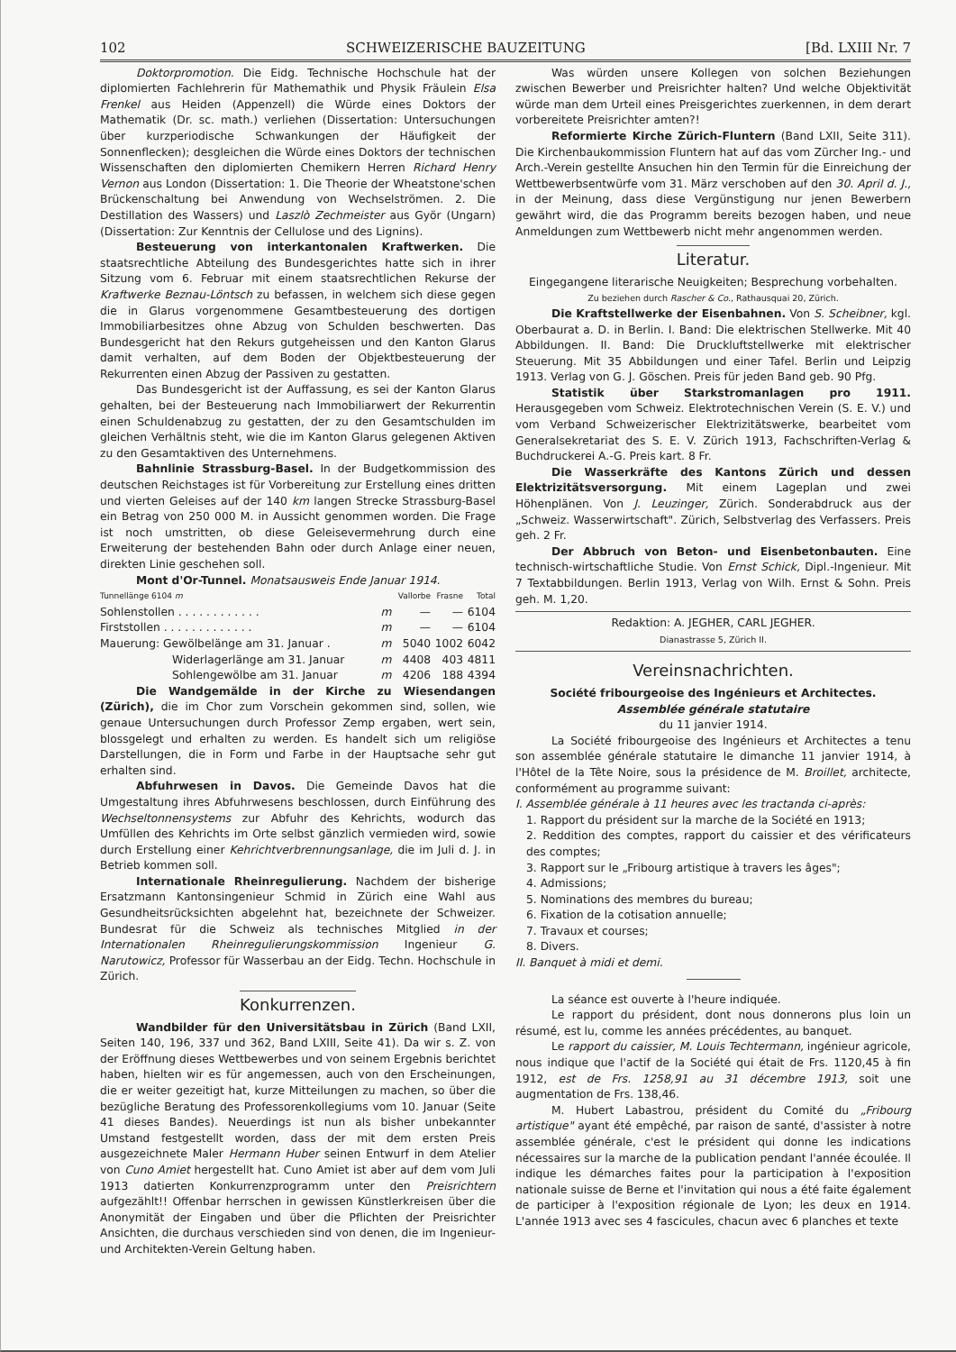102 SCHWEIZERISCHE BAUZEITUNG [Bd. LXIII Nr. 7
Doktorpromotion. Die Eidg. Technische Hochschule hat der diplomierten Fachlehrerin für Mathemathik und Physik Fräulein Elsa Frenkel aus Heiden (Appenzell) die Würde eines Doktors der Mathematik (Dr. sc. math.) verliehen (Dissertation: Untersuchungen über kurzperiodische Schwankungen der Häufigkeit der Sonnenflecken); desgleichen die Würde eines Doktors der technischen Wissenschaften den diplomierten Chemikern Herren Richard Henry Vernon aus London (Dissertation: 1. Die Theorie der Wheatstone'schen Brückenschaltung bei Anwendung von Wechselströmen. 2. Die Destillation des Wassers) und Laszlò Zechmeister aus Györ (Ungarn) (Dissertation: Zur Kenntnis der Cellulose und des Lignins).
Besteuerung von interkantonalen Kraftwerken. Die staatsrechtliche Abteilung des Bundesgerichtes hatte sich in ihrer Sitzung vom 6. Februar mit einem staatsrechtlichen Rekurse der Kraftwerke Beznau-Löntsch zu befassen, in welchem sich diese gegen die in Glarus vorgenommene Gesamtbesteuerung des dortigen Immobiliarbesitzes ohne Abzug von Schulden beschwerten. Das Bundesgericht hat den Rekurs gutgeheissen und den Kanton Glarus damit verhalten, auf dem Boden der Objektbesteuerung der Rekurrenten einen Abzug der Passiven zu gestatten.
Das Bundesgericht ist der Auffassung, es sei der Kanton Glarus gehalten, bei der Besteuerung nach Immobiliarwert der Rekurrentin einen Schuldenabzug zu gestatten, der zu den Gesamtschulden im gleichen Verhältnis steht, wie die im Kanton Glarus gelegenen Aktiven zu den Gesamtaktiven des Unternehmens.
Bahnlinie Strassburg-Basel. In der Budgetkommission des deutschen Reichstages ist für Vorbereitung zur Erstellung eines dritten und vierten Geleises auf der 140 km langen Strecke Strassburg-Basel ein Betrag von 250 000 M. in Aussicht genommen worden. Die Frage ist noch umstritten, ob diese Geleisevermehrung durch eine Erweiterung der bestehenden Bahn oder durch Anlage einer neuen, direkten Linie geschehen soll.
Mont d'Or-Tunnel. Monatsausweis Ende Januar 1914.
| Tunnellänge 6104 m | | Vallorbe | Frasne | Total |
| --- | --- | --- | --- | --- |
| Sohlenstollen . . . . . . . . . . . . | m | — | — | 6104 |
| Firststollen . . . . . . . . . . . . . | m | — | — | 6104 |
| Mauerung: Gewölbelänge am 31. Januar . | m | 5040 | 1002 | 6042 |
| Widerlagerlänge am 31. Januar | m | 4408 | 403 | 4811 |
| Sohlengewölbe am 31. Januar | m | 4206 | 188 | 4394 |
Die Wandgemälde in der Kirche zu Wiesendangen (Zürich), die im Chor zum Vorschein gekommen sind, sollen, wie genaue Untersuchungen durch Professor Zemp ergaben, wert sein, blossgelegt und erhalten zu werden. Es handelt sich um religiöse Darstellungen, die in Form und Farbe in der Hauptsache sehr gut erhalten sind.
Abfuhrwesen in Davos. Die Gemeinde Davos hat die Umgestaltung ihres Abfuhrwesens beschlossen, durch Einführung des Wechseltonnensystems zur Abfuhr des Kehrichts, wodurch das Umfüllen des Kehrichts im Orte selbst gänzlich vermieden wird, sowie durch Erstellung einer Kehrichtverbrennungsanlage, die im Juli d. J. in Betrieb kommen soll.
Internationale Rheinregulierung. Nachdem der bisherige Ersatzmann Kantonsingenieur Schmid in Zürich eine Wahl aus Gesundheitsrücksichten abgelehnt hat, bezeichnete der Schweizer. Bundesrat für die Schweiz als technisches Mitglied in der Internationalen Rheinregulierungskommission Ingenieur G. Narutowicz, Professor für Wasserbau an der Eidg. Techn. Hochschule in Zürich.
Konkurrenzen.
Wandbilder für den Universitätsbau in Zürich (Band LXII, Seiten 140, 196, 337 und 362, Band LXIII, Seite 41). Da wir s. Z. von der Eröffnung dieses Wettbewerbes und von seinem Ergebnis berichtet haben, hielten wir es für angemessen, auch von den Erscheinungen, die er weiter gezeitigt hat, kurze Mitteilungen zu machen, so über die bezügliche Beratung des Professorenkollegiums vom 10. Januar (Seite 41 dieses Bandes). Neuerdings ist nun als bisher unbekannter Umstand festgestellt worden, dass der mit dem ersten Preis ausgezeichnete Maler Hermann Huber seinen Entwurf in dem Atelier von Cuno Amiet hergestellt hat. Cuno Amiet ist aber auf dem vom Juli 1913 datierten Konkurrenzprogramm unter den Preisrichtern aufgezählt!! Offenbar herrschen in gewissen Künstlerkreisen über die Anonymität der Eingaben und über die Pflichten der Preisrichter Ansichten, die durchaus verschieden sind von denen, die im Ingenieur- und Architekten-Verein Geltung haben.
Was würden unsere Kollegen von solchen Beziehungen zwischen Bewerber und Preisrichter halten? Und welche Objektivität würde man dem Urteil eines Preisgerichtes zuerkennen, in dem derart vorbereitete Preisrichter amten?!
Reformierte Kirche Zürich-Fluntern (Band LXII, Seite 311). Die Kirchenbaukommission Fluntern hat auf das vom Zürcher Ing.- und Arch.-Verein gestellte Ansuchen hin den Termin für die Einreichung der Wettbewerbsentwürfe vom 31. März verschoben auf den 30. April d. J., in der Meinung, dass diese Vergünstigung nur jenen Bewerbern gewährt wird, die das Programm bereits bezogen haben, und neue Anmeldungen zum Wettbewerb nicht mehr angenommen werden.
Literatur.
Eingegangene literarische Neuigkeiten; Besprechung vorbehalten.
Zu beziehen durch Rascher & Co., Rathausquai 20, Zürich.
Die Kraftstellwerke der Eisenbahnen. Von S. Scheibner, kgl. Oberbaurat a. D. in Berlin. I. Band: Die elektrischen Stellwerke. Mit 40 Abbildungen. II. Band: Die Druckluftstellwerke mit elektrischer Steuerung. Mit 35 Abbildungen und einer Tafel. Berlin und Leipzig 1913. Verlag von G. J. Göschen. Preis für jeden Band geb. 90 Pfg.
Statistik über Starkstromanlagen pro 1911. Herausgegeben vom Schweiz. Elektrotechnischen Verein (S. E. V.) und vom Verband Schweizerischer Elektrizitätswerke, bearbeitet vom Generalsekretariat des S. E. V. Zürich 1913, Fachschriften-Verlag & Buchdruckerei A.-G. Preis kart. 8 Fr.
Die Wasserkräfte des Kantons Zürich und dessen Elektrizitätsversorgung. Mit einem Lageplan und zwei Höhenplänen. Von J. Leuzinger, Zürich. Sonderabdruck aus der „Schweiz. Wasserwirtschaft". Zürich, Selbstverlag des Verfassers. Preis geh. 2 Fr.
Der Abbruch von Beton- und Eisenbetonbauten. Eine technisch-wirtschaftliche Studie. Von Ernst Schick, Dipl.-Ingenieur. Mit 7 Textabbildungen. Berlin 1913, Verlag von Wilh. Ernst & Sohn. Preis geh. M. 1,20.
Redaktion: A. JEGHER, CARL JEGHER.
Dianastrasse 5, Zürich II.
Vereinsnachrichten.
Société fribourgeoise des Ingénieurs et Architectes.
Assemblée générale statutaire
du 11 janvier 1914.
La Société fribourgeoise des Ingénieurs et Architectes a tenu son assemblée générale statutaire le dimanche 11 janvier 1914, à l'Hôtel de la Tête Noire, sous la présidence de M. Broillet, architecte, conformément au programme suivant:
I. Assemblée générale à 11 heures avec les tractanda ci-après:
1. Rapport du président sur la marche de la Société en 1913;
2. Reddition des comptes, rapport du caissier et des vérificateurs des comptes;
3. Rapport sur le „Fribourg artistique à travers les âges";
4. Admissions;
5. Nominations des membres du bureau;
6. Fixation de la cotisation annuelle;
7. Travaux et courses;
8. Divers.
II. Banquet à midi et demi.
La séance est ouverte à l'heure indiquée.
Le rapport du président, dont nous donnerons plus loin un résumé, est lu, comme les années précédentes, au banquet.
Le rapport du caissier, M. Louis Techtermann, ingénieur agricole, nous indique que l'actif de la Société qui était de Frs. 1120,45 à fin 1912, est de Frs. 1258,91 au 31 décembre 1913, soit une augmentation de Frs. 138,46.
M. Hubert Labastrou, président du Comité du „Fribourg artistique" ayant été empêché, par raison de santé, d'assister à notre assemblée générale, c'est le président qui donne les indications nécessaires sur la marche de la publication pendant l'année écoulée. Il indique les démarches faites pour la participation à l'exposition nationale suisse de Berne et l'invitation qui nous a été faite également de participer à l'exposition régionale de Lyon; les deux en 1914. L'année 1913 avec ses 4 fascicules, chacun avec 6 planches et texte